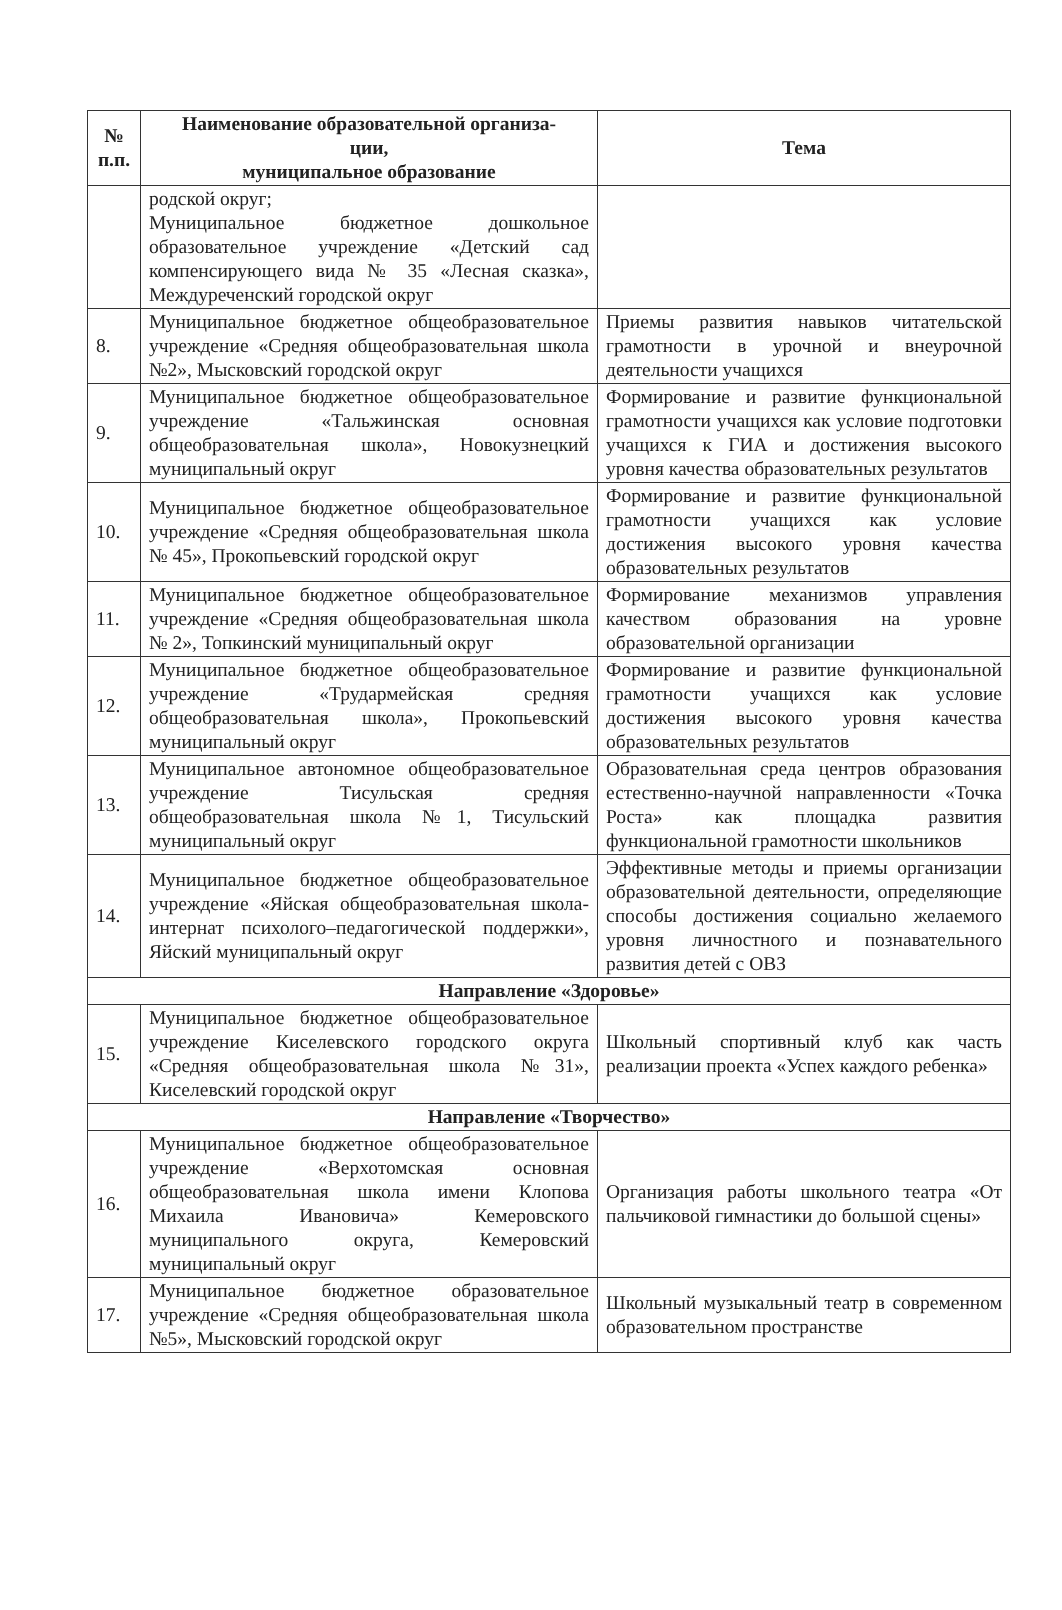| № п.п. | Наименование образовательной организа- ции, муниципальное образование | Тема |
| --- | --- | --- |
| | родской округ; Муниципальное бюджетное дошкольное образовательное учреждение «Детский сад компенсирующего вида № 35 «Лесная сказка», Междуреченский городской округ | |
| 8. | Муниципальное бюджетное общеобразовательное учреждение «Средняя общеобразовательная школа №2», Мысковский городской округ | Приемы развития навыков читательской грамотности в урочной и внеурочной деятельности учащихся |
| 9. | Муниципальное бюджетное общеобразовательное учреждение «Тальжинская основная общеобразовательная школа», Новокузнецкий муниципальный округ | Формирование и развитие функциональной грамотности учащихся как условие подготовки учащихся к ГИА и достижения высокого уровня качества образовательных результатов |
| 10. | Муниципальное бюджетное общеобразовательное учреждение «Средняя общеобразовательная школа № 45», Прокопьевский городской округ | Формирование и развитие функциональной грамотности учащихся как условие достижения высокого уровня качества образовательных результатов |
| 11. | Муниципальное бюджетное общеобразовательное учреждение «Средняя общеобразовательная школа № 2», Топкинский муниципальный округ | Формирование механизмов управления качеством образования на уровне образовательной организации |
| 12. | Муниципальное бюджетное общеобразовательное учреждение «Трудармейская средняя общеобразовательная школа», Прокопьевский муниципальный округ | Формирование и развитие функциональной грамотности учащихся как условие достижения высокого уровня качества образовательных результатов |
| 13. | Муниципальное автономное общеобразовательное учреждение Тисульская средняя общеобразовательная школа №1, Тисульский муниципальный округ | Образовательная среда центров образования естественно-научной направленности «Точка Роста» как площадка развития функциональной грамотности школьников |
| 14. | Муниципальное бюджетное общеобразовательное учреждение «Яйская общеобразовательная школа-интернат психолого–педагогической поддержки», Яйский муниципальный округ | Эффективные методы и приемы организации образовательной деятельности, определяющие способы достижения социально желаемого уровня личностного и познавательного развития детей с ОВЗ |
| Направление «Здоровье» | | |
| 15. | Муниципальное бюджетное общеобразовательное учреждение Киселевского городского округа «Средняя общеобразовательная школа №31», Киселевский городской округ | Школьный спортивный клуб как часть реализации проекта «Успех каждого ребенка» |
| Направление «Творчество» | | |
| 16. | Муниципальное бюджетное общеобразовательное учреждение «Верхотомская основная общеобразовательная школа имени Клопова Михаила Ивановича» Кемеровского муниципального округа, Кемеровский муниципальный округ | Организация работы школьного театра «От пальчиковой гимнастики до большой сцены» |
| 17. | Муниципальное бюджетное образовательное учреждение «Средняя общеобразовательная школа №5», Мысковский городской округ | Школьный музыкальный театр в современном образовательном пространстве |